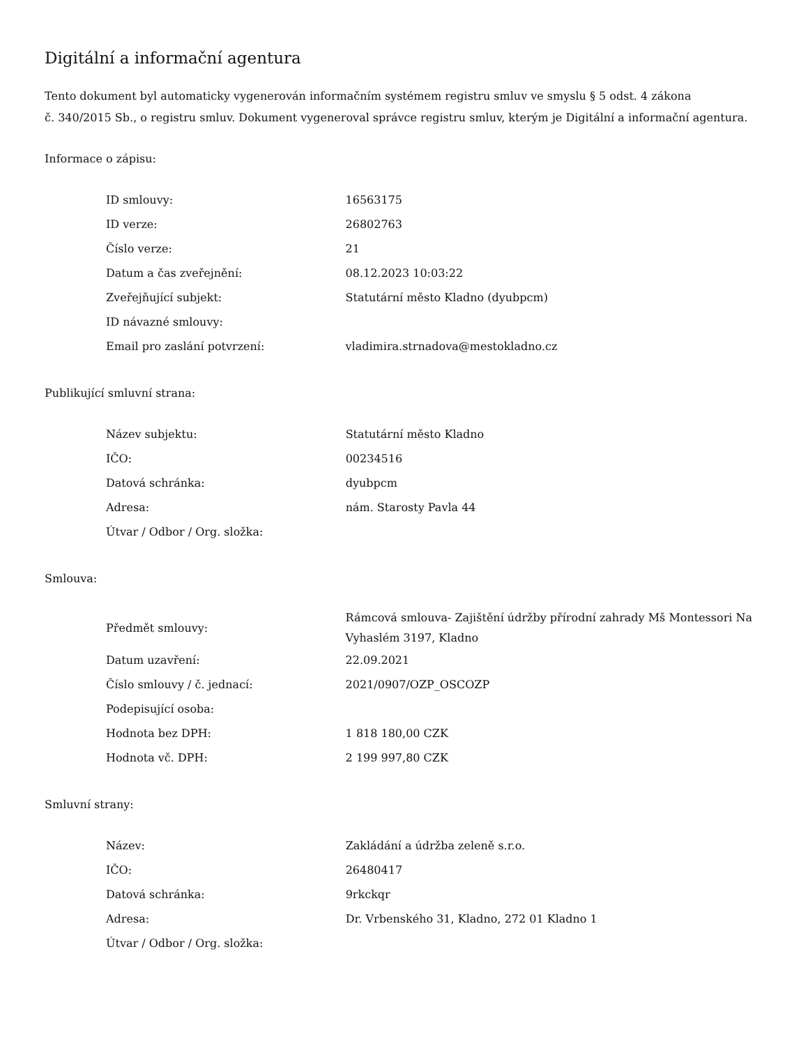Digitální a informační agentura
Tento dokument byl automaticky vygenerován informačním systémem registru smluv ve smyslu § 5 odst. 4 zákona
č. 340/2015 Sb., o registru smluv. Dokument vygeneroval správce registru smluv, kterým je Digitální a informační agentura.
Informace o zápisu:
| ID smlouvy: | 16563175 |
| ID verze: | 26802763 |
| Číslo verze: | 21 |
| Datum a čas zveřejnění: | 08.12.2023 10:03:22 |
| Zveřejňující subjekt: | Statutární město Kladno (dyubpcm) |
| ID návazné smlouvy: | |
| Email pro zaslání potvrzení: | vladimira.strnadova@mestokladno.cz |
Publikující smluvní strana:
| Název subjektu: | Statutární město Kladno |
| IČO: | 00234516 |
| Datová schránka: | dyubpcm |
| Adresa: | nám. Starosty Pavla 44 |
| Útvar / Odbor / Org. složka: | |
Smlouva:
| Předmět smlouvy: | Rámcová smlouva- Zajištění údržby přírodní zahrady Mš Montessori Na Vyhaslém 3197, Kladno |
| Datum uzavření: | 22.09.2021 |
| Číslo smlouvy / č. jednací: | 2021/0907/OZP_OSCOZP |
| Podepisující osoba: | |
| Hodnota bez DPH: | 1 818 180,00 CZK |
| Hodnota vč. DPH: | 2 199 997,80 CZK |
Smluvní strany:
| Název: | Zakládání a údržba zeleně s.r.o. |
| IČO: | 26480417 |
| Datová schránka: | 9rkckqr |
| Adresa: | Dr. Vrbenského 31, Kladno, 272 01 Kladno 1 |
| Útvar / Odbor / Org. složka: | |